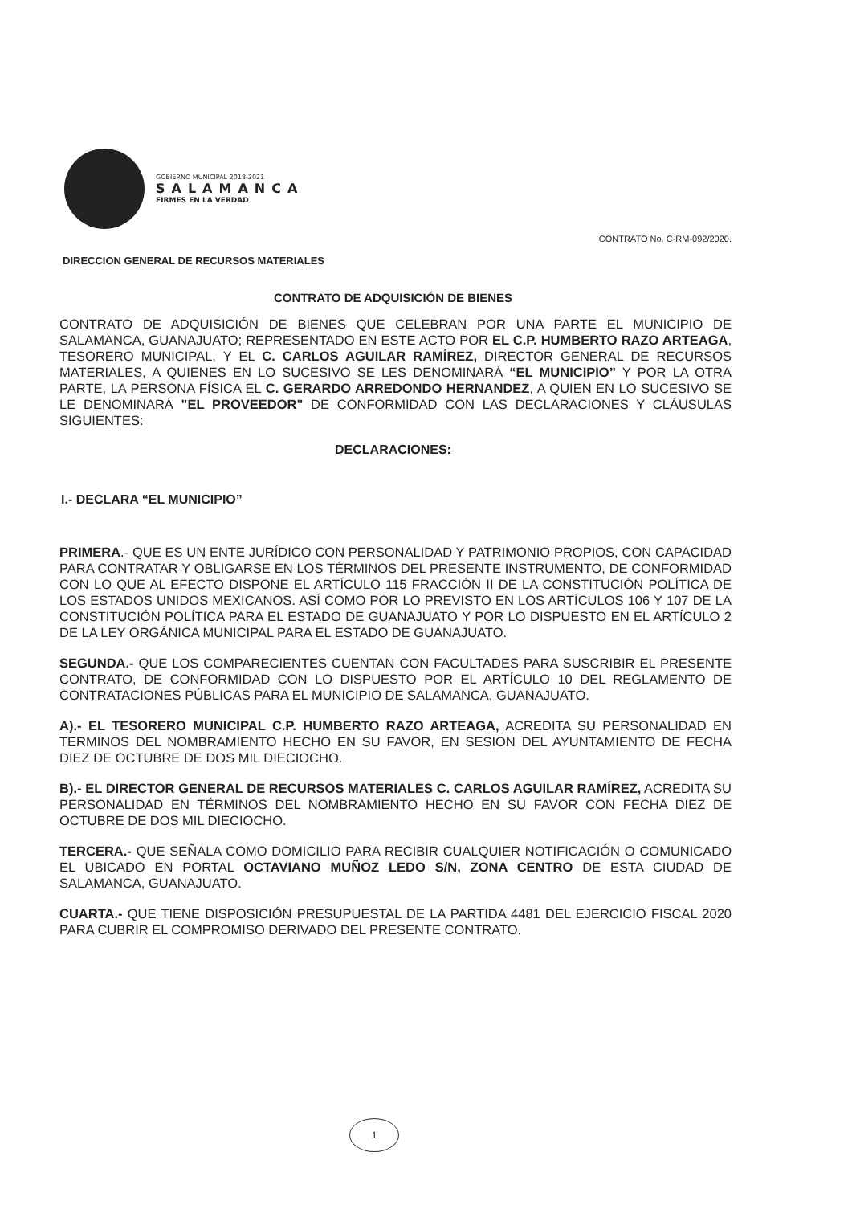GOBIERNO MUNICIPAL 2018-2021
SALAMANCA
FIRMES EN LA VERDAD
CONTRATO No. C-RM-092/2020.
DIRECCION GENERAL DE RECURSOS MATERIALES
CONTRATO DE ADQUISICIÓN DE BIENES
CONTRATO DE ADQUISICIÓN DE BIENES QUE CELEBRAN POR UNA PARTE EL MUNICIPIO DE SALAMANCA, GUANAJUATO; REPRESENTADO EN ESTE ACTO POR EL C.P. HUMBERTO RAZO ARTEAGA, TESORERO MUNICIPAL, Y EL C. CARLOS AGUILAR RAMÍREZ, DIRECTOR GENERAL DE RECURSOS MATERIALES, A QUIENES EN LO SUCESIVO SE LES DENOMINARÁ “EL MUNICIPIO” Y POR LA OTRA PARTE, LA PERSONA FÍSICA EL C. GERARDO ARREDONDO HERNANDEZ, A QUIEN EN LO SUCESIVO SE LE DENOMINARÁ "EL PROVEEDOR" DE CONFORMIDAD CON LAS DECLARACIONES Y CLÁUSULAS SIGUIENTES:
DECLARACIONES:
I.- DECLARA “EL MUNICIPIO”
PRIMERA.- QUE ES UN ENTE JURÍDICO CON PERSONALIDAD Y PATRIMONIO PROPIOS, CON CAPACIDAD PARA CONTRATAR Y OBLIGARSE EN LOS TÉRMINOS DEL PRESENTE INSTRUMENTO, DE CONFORMIDAD CON LO QUE AL EFECTO DISPONE EL ARTÍCULO 115 FRACCIÓN II DE LA CONSTITUCIÓN POLÍTICA DE LOS ESTADOS UNIDOS MEXICANOS. ASÍ COMO POR LO PREVISTO EN LOS ARTÍCULOS 106 Y 107 DE LA CONSTITUCIÓN POLÍTICA PARA EL ESTADO DE GUANAJUATO Y POR LO DISPUESTO EN EL ARTÍCULO 2 DE LA LEY ORGÁNICA MUNICIPAL PARA EL ESTADO DE GUANAJUATO.
SEGUNDA.- QUE LOS COMPARECIENTES CUENTAN CON FACULTADES PARA SUSCRIBIR EL PRESENTE CONTRATO, DE CONFORMIDAD CON LO DISPUESTO POR EL ARTÍCULO 10 DEL REGLAMENTO DE CONTRATACIONES PÚBLICAS PARA EL MUNICIPIO DE SALAMANCA, GUANAJUATO.
A).- EL TESORERO MUNICIPAL C.P. HUMBERTO RAZO ARTEAGA, ACREDITA SU PERSONALIDAD EN TERMINOS DEL NOMBRAMIENTO HECHO EN SU FAVOR, EN SESION DEL AYUNTAMIENTO DE FECHA DIEZ DE OCTUBRE DE DOS MIL DIECIOCHO.
B).- EL DIRECTOR GENERAL DE RECURSOS MATERIALES C. CARLOS AGUILAR RAMÍREZ, ACREDITA SU PERSONALIDAD EN TÉRMINOS DEL NOMBRAMIENTO HECHO EN SU FAVOR CON FECHA DIEZ DE OCTUBRE DE DOS MIL DIECIOCHO.
TERCERA.- QUE SEÑALA COMO DOMICILIO PARA RECIBIR CUALQUIER NOTIFICACIÓN O COMUNICADO EL UBICADO EN PORTAL OCTAVIANO MUÑOZ LEDO S/N, ZONA CENTRO DE ESTA CIUDAD DE SALAMANCA, GUANAJUATO.
CUARTA.- QUE TIENE DISPOSICIÓN PRESUPUESTAL DE LA PARTIDA 4481 DEL EJERCICIO FISCAL 2020 PARA CUBRIR EL COMPROMISO DERIVADO DEL PRESENTE CONTRATO.
1